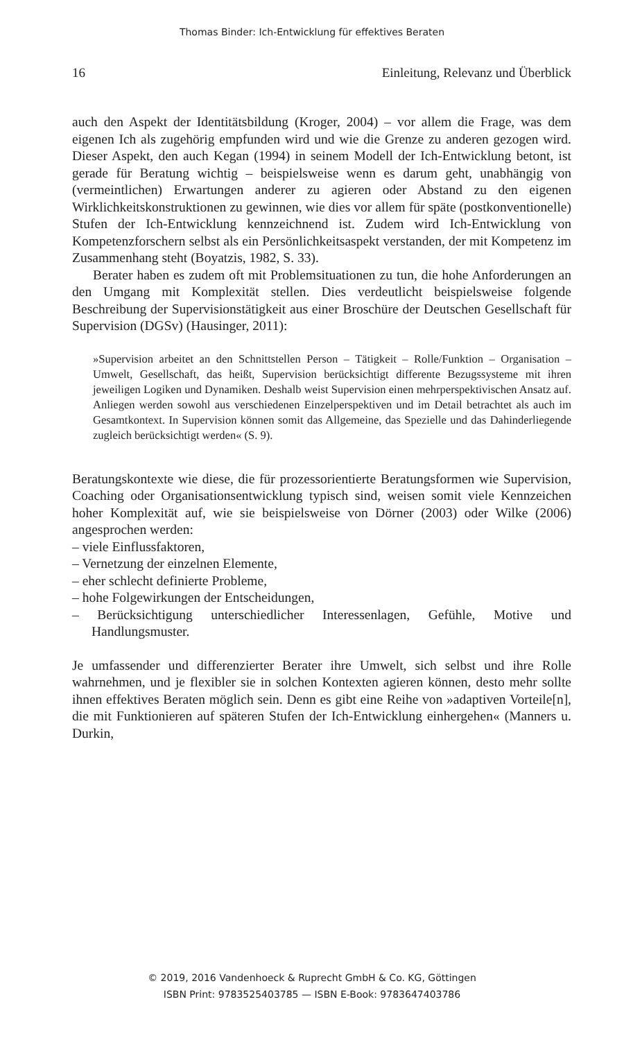Thomas Binder: Ich-Entwicklung für effektives Beraten
16 Einleitung, Relevanz und Überblick
auch den Aspekt der Identitätsbildung (Kroger, 2004) – vor allem die Frage, was dem eigenen Ich als zugehörig empfunden wird und wie die Grenze zu anderen gezogen wird. Dieser Aspekt, den auch Kegan (1994) in seinem Modell der Ich-Entwicklung betont, ist gerade für Beratung wichtig – beispielsweise wenn es darum geht, unabhängig von (vermeintlichen) Erwartungen anderer zu agieren oder Abstand zu den eigenen Wirklichkeitskonstruktionen zu gewinnen, wie dies vor allem für späte (postkonventionelle) Stufen der Ich-Entwicklung kennzeichnend ist. Zudem wird Ich-Entwicklung von Kompetenzforschern selbst als ein Persönlichkeitsaspekt verstanden, der mit Kompetenz im Zusammenhang steht (Boyatzis, 1982, S. 33).
Berater haben es zudem oft mit Problemsituationen zu tun, die hohe Anforderungen an den Umgang mit Komplexität stellen. Dies verdeutlicht beispielsweise folgende Beschreibung der Supervisionstätigkeit aus einer Broschüre der Deutschen Gesellschaft für Supervision (DGSv) (Hausinger, 2011):
»Supervision arbeitet an den Schnittstellen Person – Tätigkeit – Rolle/Funktion – Organisation – Umwelt, Gesellschaft, das heißt, Supervision berücksichtigt differente Bezugssysteme mit ihren jeweiligen Logiken und Dynamiken. Deshalb weist Supervision einen mehrperspektivischen Ansatz auf. Anliegen werden sowohl aus verschiedenen Einzelperspektiven und im Detail betrachtet als auch im Gesamtkontext. In Supervision können somit das Allgemeine, das Spezielle und das Dahinderliegende zugleich berücksichtigt werden« (S. 9).
Beratungskontexte wie diese, die für prozessorientierte Beratungsformen wie Supervision, Coaching oder Organisationsentwicklung typisch sind, weisen somit viele Kennzeichen hoher Komplexität auf, wie sie beispielsweise von Dörner (2003) oder Wilke (2006) angesprochen werden:
– viele Einflussfaktoren,
– Vernetzung der einzelnen Elemente,
– eher schlecht definierte Probleme,
– hohe Folgewirkungen der Entscheidungen,
– Berücksichtigung unterschiedlicher Interessenlagen, Gefühle, Motive und Handlungsmuster.
Je umfassender und differenzierter Berater ihre Umwelt, sich selbst und ihre Rolle wahrnehmen, und je flexibler sie in solchen Kontexten agieren können, desto mehr sollte ihnen effektives Beraten möglich sein. Denn es gibt eine Reihe von »adaptiven Vorteile[n], die mit Funktionieren auf späteren Stufen der Ich-Entwicklung einhergehen« (Manners u. Durkin,
© 2019, 2016 Vandenhoeck & Ruprecht GmbH & Co. KG, Göttingen
ISBN Print: 9783525403785 — ISBN E-Book: 9783647403786